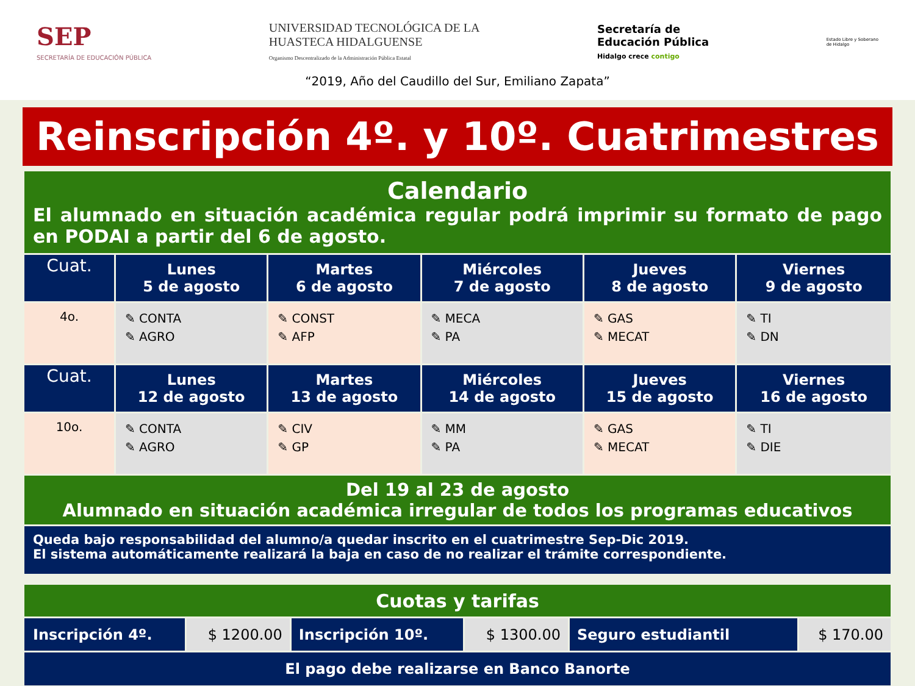SEP
SECRETARÍA DE EDUCACIÓN PÚBLICA
UNIVERSIDAD TECNOLÓGICA DE LA
HUASTECA HIDALGUENSE
Organismo Descentralizado de la Administración Pública Estatal
Secretaría de
Educación Pública
Hidalgo crece contigo
Estado Libre y Soberano
de Hidalgo
“2019, Año del Caudillo del Sur, Emiliano Zapata”
Reinscripción 4º. y 10º. Cuatrimestres
| Calendario El alumnado en situación académica regular podrá imprimir su formato de pago en PODAI a partir del 6 de agosto. | | | | | |
| Cuat. | Lunes 5 de agosto | Martes 6 de agosto | Miércoles 7 de agosto | Jueves 8 de agosto | Viernes 9 de agosto |
| 4o. | ✎ CONTA ✎ AGRO | ✎ CONST ✎ AFP | ✎ MECA ✎ PA | ✎ GAS ✎ MECAT | ✎ TI ✎ DN |
| Cuat. | Lunes 12 de agosto | Martes 13 de agosto | Miércoles 14 de agosto | Jueves 15 de agosto | Viernes 16 de agosto |
| 10o. | ✎ CONTA ✎ AGRO | ✎ CIV ✎ GP | ✎ MM ✎ PA | ✎ GAS ✎ MECAT | ✎ TI ✎ DIE |
| Del 19 al 23 de agosto Alumnado en situación académica irregular de todos los programas educativos | | | | | |
| Queda bajo responsabilidad del alumno/a quedar inscrito en el cuatrimestre Sep-Dic 2019. El sistema automáticamente realizará la baja en caso de no realizar el trámite correspondiente. | | | | | |
| Cuotas y tarifas | | | | | |
| Inscripción 4º. | $ 1200.00 | Inscripción 10º. | $ 1300.00 | Seguro estudiantil | $ 170.00 |
| El pago debe realizarse en Banco Banorte | | | | | |